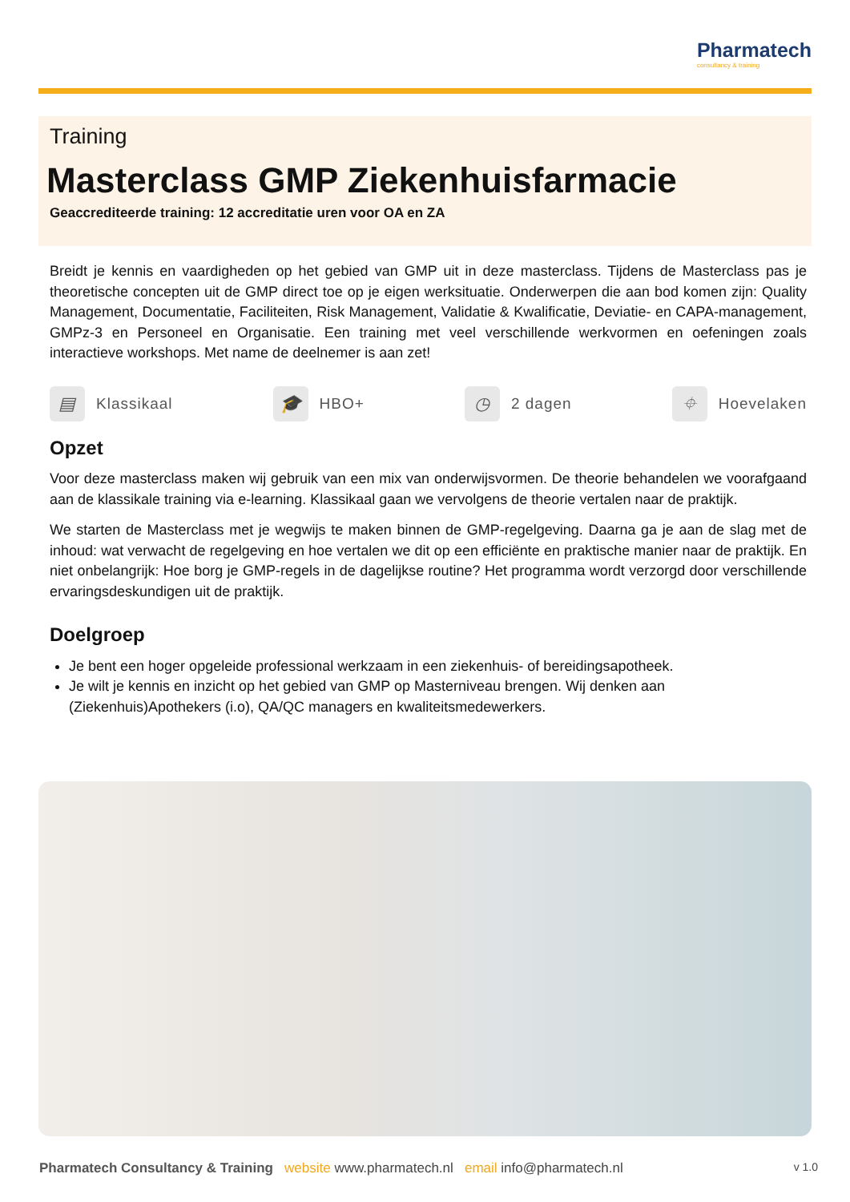Pharmatech
consultancy & training
Training
Masterclass GMP Ziekenhuisfarmacie
Geaccrediteerde training: 12 accreditatie uren voor OA en ZA
Breidt je kennis en vaardigheden op het gebied van GMP uit in deze masterclass. Tijdens de Masterclass pas je theoretische concepten uit de GMP direct toe op je eigen werksituatie. Onderwerpen die aan bod komen zijn: Quality Management, Documentatie, Faciliteiten, Risk Management, Validatie & Kwalificatie, Deviatie- en CAPA-management, GMPz-3 en Personeel en Organisatie. Een training met veel verschillende werkvormen en oefeningen zoals interactieve workshops. Met name de deelnemer is aan zet!
▤ Klassikaal 🎓 HBO+ ◷ 2 dagen ⌖ Hoevelaken
Opzet
Voor deze masterclass maken wij gebruik van een mix van onderwijsvormen. De theorie behandelen we voorafgaand aan de klassikale training via e-learning. Klassikaal gaan we vervolgens de theorie vertalen naar de praktijk.
We starten de Masterclass met je wegwijs te maken binnen de GMP-regelgeving. Daarna ga je aan de slag met de inhoud: wat verwacht de regelgeving en hoe vertalen we dit op een efficiënte en praktische manier naar de praktijk. En niet onbelangrijk: Hoe borg je GMP-regels in de dagelijkse routine? Het programma wordt verzorgd door verschillende ervaringsdeskundigen uit de praktijk.
Doelgroep
Je bent een hoger opgeleide professional werkzaam in een ziekenhuis- of bereidingsapotheek.
Je wilt je kennis en inzicht op het gebied van GMP op Masterniveau brengen. Wij denken aan (Ziekenhuis)Apothekers (i.o), QA/QC managers en kwaliteitsmedewerkers.
Pharmatech Consultancy & Training website www.pharmatech.nl email info@pharmatech.nl v 1.0